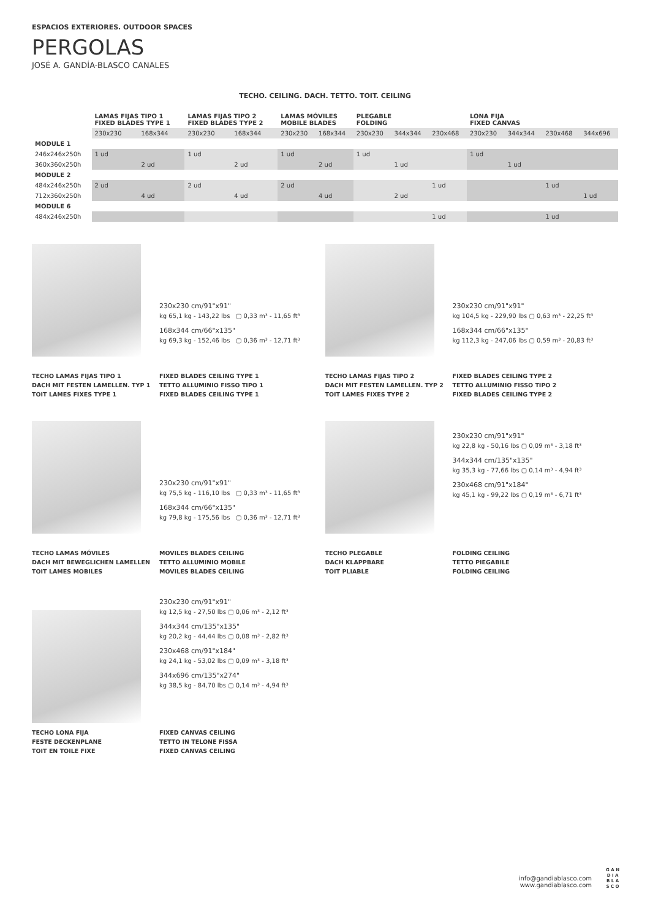ESPACIOS EXTERIORES. OUTDOOR SPACES
PERGOLAS
JOSÉ A. GANDÍA-BLASCO CANALES
TECHO. CEILING. DACH. TETTO. TOIT. CEILING
| | LAMAS FIJAS TIPO 1 FIXED BLADES TYPE 1 | | LAMAS FIJAS TIPO 2 FIXED BLADES TYPE 2 | | LAMAS MÓVILES MOBILE BLADES | | PLEGABLE FOLDING | | | LONA FIJA FIXED CANVAS | | | |
| --- | --- | --- | --- | --- | --- | --- | --- | --- | --- | --- | --- | --- | --- |
| | 230x230 | 168x344 | 230x230 | 168x344 | 230x230 | 168x344 | 230x230 | 344x344 | 230x468 | 230x230 | 344x344 | 230x468 | 344x696 |
| MODULE 1 | | | | | | | | | | | | | |
| 246x246x250h | 1 ud | | 1 ud | | 1 ud | | 1 ud | | | 1 ud | | | |
| 360x360x250h | | 2 ud | | 2 ud | | 2 ud | | 1 ud | | | 1 ud | | |
| MODULE 2 | | | | | | | | | | | | | |
| 484x246x250h | 2 ud | | 2 ud | | 2 ud | | | | 1 ud | | | 1 ud | |
| 712x360x250h | | 4 ud | | 4 ud | | 4 ud | | 2 ud | | | | | 1 ud |
| MODULE 6 | | | | | | | | | | | | | |
| 484x246x250h | | | | | | | | | 1 ud | | | 1 ud | |
230x230 cm/91"x91"
kg 65,1 kg - 143,22 lbs ▢ 0,33 m³ - 11,65 ft³
168x344 cm/66"x135"
kg 69,3 kg - 152,46 lbs ▢ 0,36 m³ - 12,71 ft³
TECHO LAMAS FIJAS TIPO 1
DACH MIT FESTEN LAMELLEN. TYP 1
TOIT LAMES FIXES TYPE 1
FIXED BLADES CEILING TYPE 1
TETTO ALLUMINIO FISSO TIPO 1
FIXED BLADES CEILING TYPE 1
230x230 cm/91"x91"
kg 104,5 kg - 229,90 lbs ▢ 0,63 m³ - 22,25 ft³
168x344 cm/66"x135"
kg 112,3 kg - 247,06 lbs ▢ 0,59 m³ - 20,83 ft³
TECHO LAMAS FIJAS TIPO 2
DACH MIT FESTEN LAMELLEN. TYP 2
TOIT LAMES FIXES TYPE 2
FIXED BLADES CEILING TYPE 2
TETTO ALLUMINIO FISSO TIPO 2
FIXED BLADES CEILING TYPE 2
230x230 cm/91"x91"
kg 75,5 kg - 116,10 lbs ▢ 0,33 m³ - 11,65 ft³
168x344 cm/66"x135"
kg 79,8 kg - 175,56 lbs ▢ 0,36 m³ - 12,71 ft³
TECHO LAMAS MÓVILES
DACH MIT BEWEGLICHEN LAMELLEN
TOIT LAMES MOBILES
MOVILES BLADES CEILING
TETTO ALLUMINIO MOBILE
MOVILES BLADES CEILING
230x230 cm/91"x91"
kg 22,8 kg - 50,16 lbs ▢ 0,09 m³ - 3,18 ft³
344x344 cm/135"x135"
kg 35,3 kg - 77,66 lbs ▢ 0,14 m³ - 4,94 ft³
230x468 cm/91"x184"
kg 45,1 kg - 99,22 lbs ▢ 0,19 m³ - 6,71 ft³
TECHO PLEGABLE
DACH KLAPPBARE
TOIT PLIABLE
FOLDING CEILING
TETTO PIEGABILE
FOLDING CEILING
230x230 cm/91"x91"
kg 12,5 kg - 27,50 lbs ▢ 0,06 m³ - 2,12 ft³
344x344 cm/135"x135"
kg 20,2 kg - 44,44 lbs ▢ 0,08 m³ - 2,82 ft³
230x468 cm/91"x184"
kg 24,1 kg - 53,02 lbs ▢ 0,09 m³ - 3,18 ft³
344x696 cm/135"x274"
kg 38,5 kg - 84,70 lbs ▢ 0,14 m³ - 4,94 ft³
TECHO LONA FIJA
FESTE DECKENPLANE
TOIT EN TOILE FIXE
FIXED CANVAS CEILING
TETTO IN TELONE FISSA
FIXED CANVAS CEILING
info@gandiablasco.com
www.gandiablasco.com
G A N
D I A
B L A
S C O